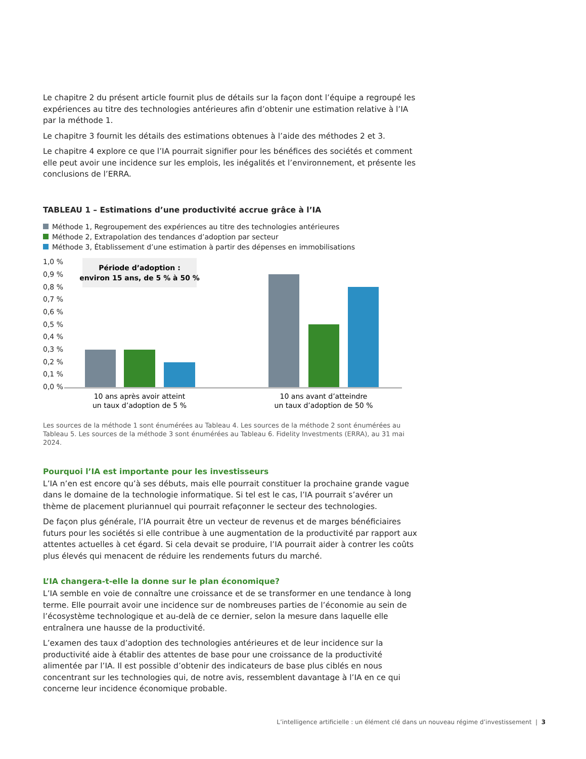Le chapitre 2 du présent article fournit plus de détails sur la façon dont l’équipe a regroupé les expériences au titre des technologies antérieures afin d’obtenir une estimation relative à l’IA par la méthode 1.
Le chapitre 3 fournit les détails des estimations obtenues à l’aide des méthodes 2 et 3.
Le chapitre 4 explore ce que l’IA pourrait signifier pour les bénéfices des sociétés et comment elle peut avoir une incidence sur les emplois, les inégalités et l’environnement, et présente les conclusions de l’ERRA.
TABLEAU 1 – Estimations d’une productivité accrue grâce à l’IA
Méthode 1, Regroupement des expériences au titre des technologies antérieures
Méthode 2, Extrapolation des tendances d’adoption par secteur
Méthode 3, Établissement d’une estimation à partir des dépenses en immobilisations
1,0 %
0,9 %
0,8 %
0,7 %
0,6 %
0,5 %
0,4 %
0,3 %
0,2 %
0,1 %
0,0 %
Période d’adoption :
environ 15 ans, de 5 % à 50 %
10 ans après avoir atteint
un taux d’adoption de 5 %
10 ans avant d’atteindre
un taux d’adoption de 50 %
Les sources de la méthode 1 sont énumérées au Tableau 4. Les sources de la méthode 2 sont énumérées au Tableau 5. Les sources de la méthode 3 sont énumérées au Tableau 6. Fidelity Investments (ERRA), au 31 mai 2024.
Pourquoi l’IA est importante pour les investisseurs
L’IA n’en est encore qu’à ses débuts, mais elle pourrait constituer la prochaine grande vague dans le domaine de la technologie informatique. Si tel est le cas, l’IA pourrait s’avérer un thème de placement pluriannuel qui pourrait refaçonner le secteur des technologies.
De façon plus générale, l’IA pourrait être un vecteur de revenus et de marges bénéficiaires futurs pour les sociétés si elle contribue à une augmentation de la productivité par rapport aux attentes actuelles à cet égard. Si cela devait se produire, l’IA pourrait aider à contrer les coûts plus élevés qui menacent de réduire les rendements futurs du marché.
L’IA changera-t-elle la donne sur le plan économique?
L’IA semble en voie de connaître une croissance et de se transformer en une tendance à long terme. Elle pourrait avoir une incidence sur de nombreuses parties de l’économie au sein de l’écosystème technologique et au-delà de ce dernier, selon la mesure dans laquelle elle entraînera une hausse de la productivité.
L’examen des taux d’adoption des technologies antérieures et de leur incidence sur la productivité aide à établir des attentes de base pour une croissance de la productivité alimentée par l’IA. Il est possible d’obtenir des indicateurs de base plus ciblés en nous concentrant sur les technologies qui, de notre avis, ressemblent davantage à l’IA en ce qui concerne leur incidence économique probable.
L’intelligence artificielle : un élément clé dans un nouveau régime d’investissement | 3